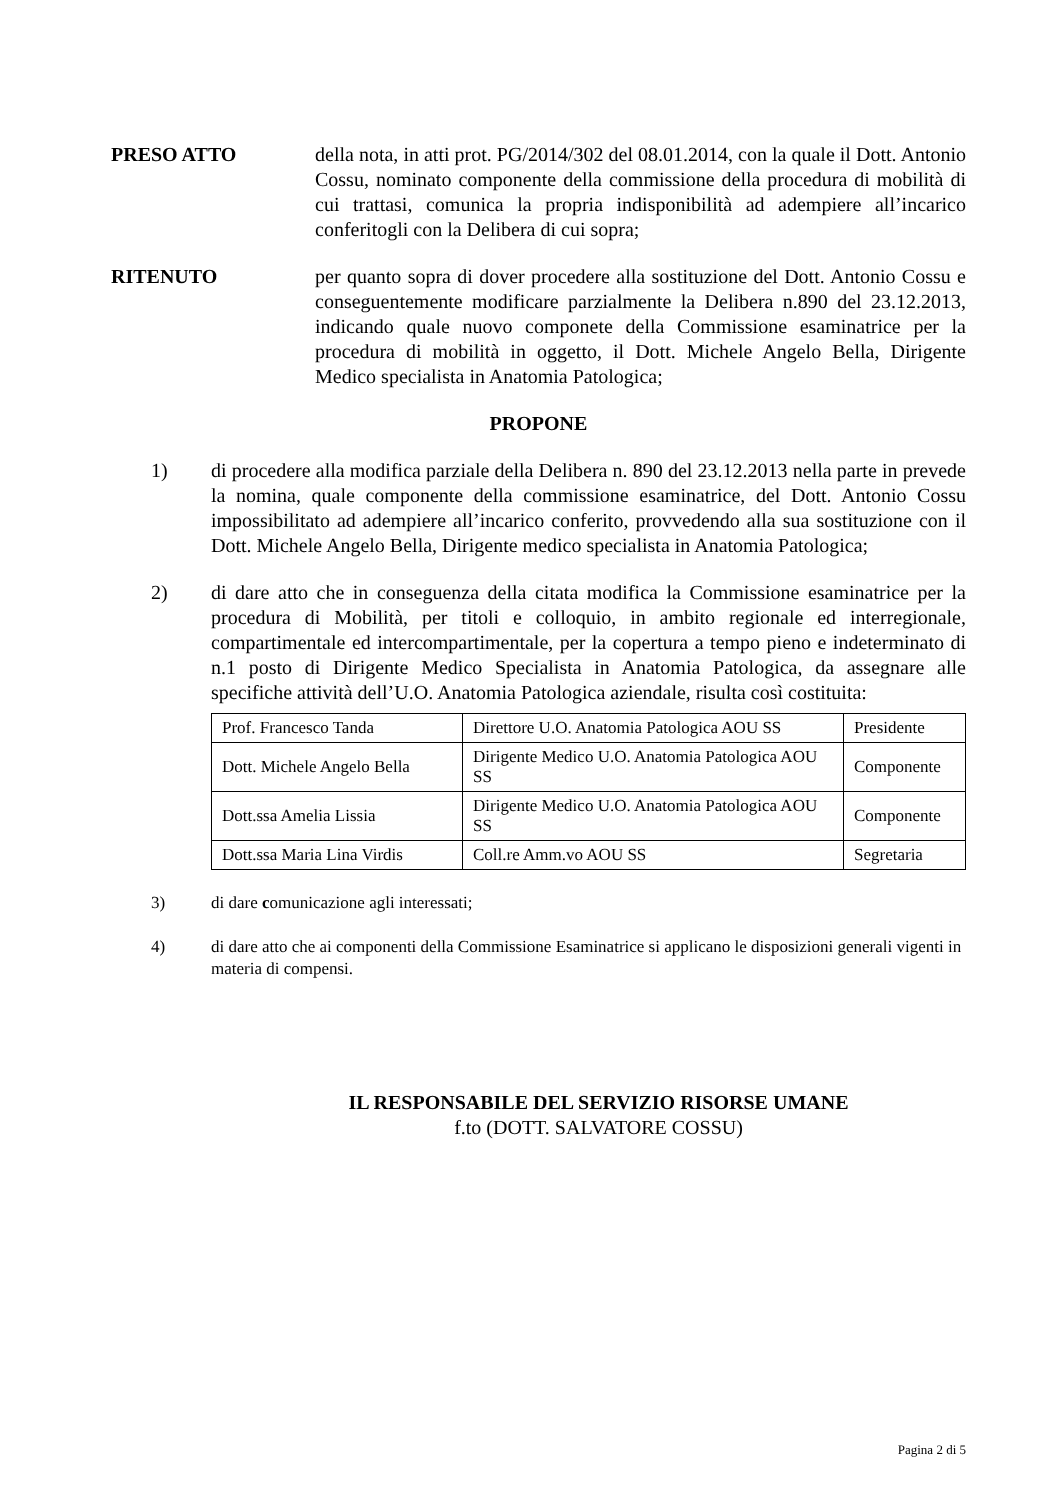PRESO ATTO della nota, in atti prot. PG/2014/302 del 08.01.2014, con la quale il Dott. Antonio Cossu, nominato componente della commissione della procedura di mobilità di cui trattasi, comunica la propria indisponibilità ad adempiere all’incarico conferitogli con la Delibera di cui sopra;
RITENUTO per quanto sopra di dover procedere alla sostituzione del Dott. Antonio Cossu e conseguentemente modificare parzialmente la Delibera n.890 del 23.12.2013, indicando quale nuovo componete della Commissione esaminatrice per la procedura di mobilità in oggetto, il Dott. Michele Angelo Bella, Dirigente Medico specialista in Anatomia Patologica;
PROPONE
1) di procedere alla modifica parziale della Delibera n. 890 del 23.12.2013 nella parte in prevede la nomina, quale componente della commissione esaminatrice, del Dott. Antonio Cossu impossibilitato ad adempiere all’incarico conferito, provvedendo alla sua sostituzione con il Dott. Michele Angelo Bella, Dirigente medico specialista in Anatomia Patologica;
2) di dare atto che in conseguenza della citata modifica la Commissione esaminatrice per la procedura di Mobilità, per titoli e colloquio, in ambito regionale ed interregionale, compartimentale ed intercompartimentale, per la copertura a tempo pieno e indeterminato di n.1 posto di Dirigente Medico Specialista in Anatomia Patologica, da assegnare alle specifiche attività dell’U.O. Anatomia Patologica aziendale, risulta così costituita:
| Prof. Francesco Tanda | Direttore U.O. Anatomia Patologica AOU SS | Presidente |
| Dott. Michele Angelo Bella | Dirigente Medico U.O. Anatomia Patologica AOU SS | Componente |
| Dott.ssa Amelia Lissia | Dirigente Medico U.O. Anatomia Patologica AOU SS | Componente |
| Dott.ssa Maria Lina Virdis | Coll.re Amm.vo AOU SS | Segretaria |
3) di dare comunicazione agli interessati;
4) di dare atto che ai componenti della Commissione Esaminatrice si applicano le disposizioni generali vigenti in materia di compensi.
IL RESPONSABILE DEL SERVIZIO RISORSE UMANE
f.to (DOTT. SALVATORE COSSU)
Pagina 2 di 5